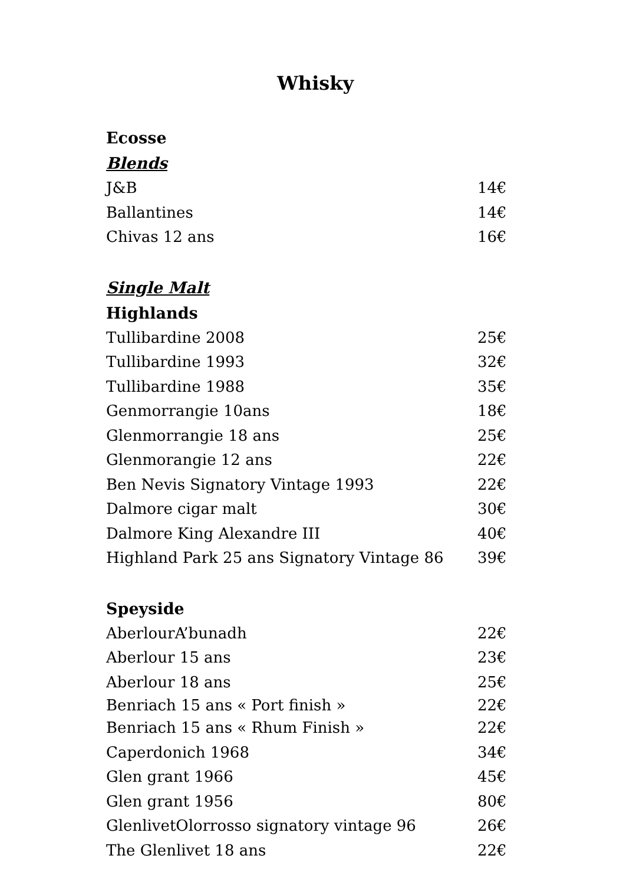Whisky
Ecosse
Blends
J&B 14€
Ballantines 14€
Chivas 12 ans 16€
Single Malt
Highlands
Tullibardine 2008 25€
Tullibardine 1993 32€
Tullibardine 1988 35€
Genmorrangie 10ans 18€
Glenmorrangie 18 ans 25€
Glenmorangie 12 ans 22€
Ben Nevis Signatory Vintage 1993 22€
Dalmore cigar malt 30€
Dalmore King Alexandre III 40€
Highland Park 25 ans Signatory Vintage 86 39€
Speyside
AberlourA’bunadh 22€
Aberlour 15 ans 23€
Aberlour 18 ans 25€
Benriach 15 ans « Port finish » 22€
Benriach 15 ans « Rhum Finish » 22€
Caperdonich 1968 34€
Glen grant 1966 45€
Glen grant 1956 80€
GlenlivetOlorrosso signatory vintage 96 26€
The Glenlivet 18 ans 22€